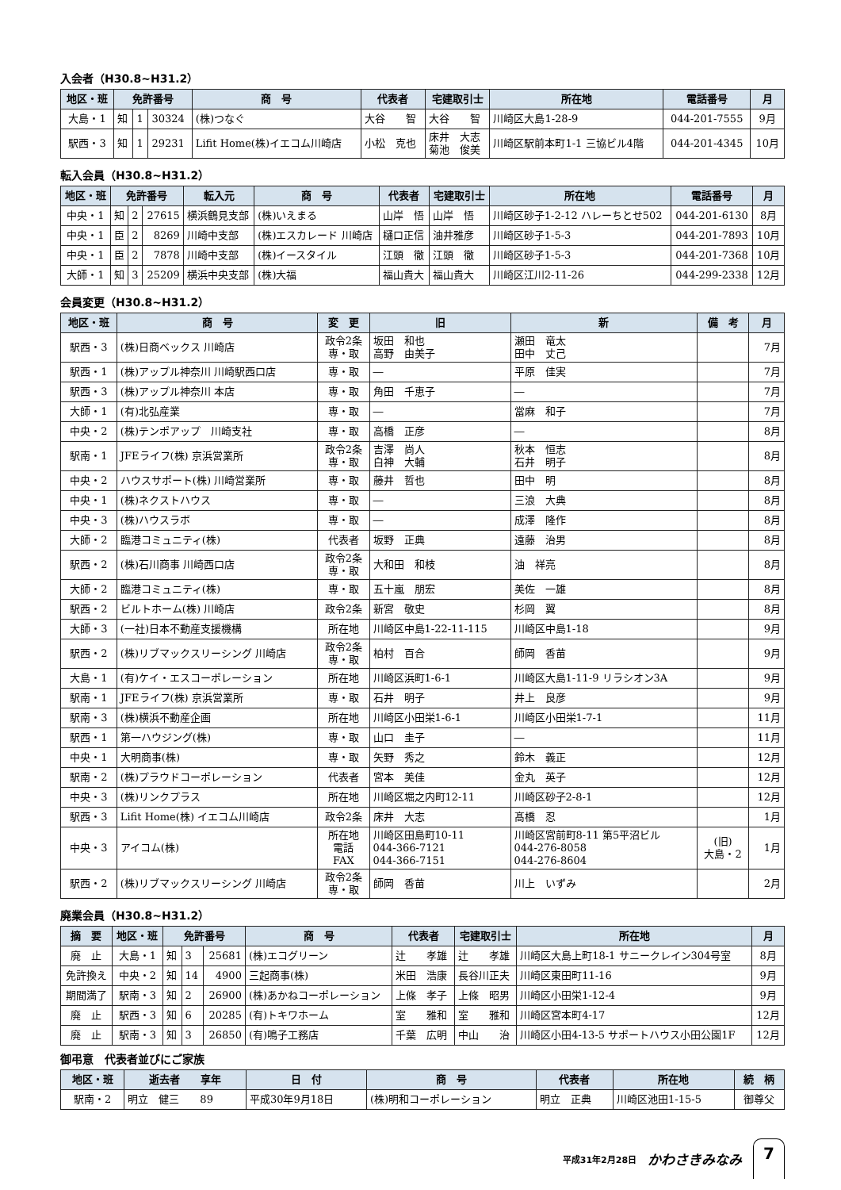入会者（H30.8~H31.2）
| 地区・班 | 免許番号 | | | 商 号 | 代表者 | 宅建取引士 | 所在地 | 電話番号 | 月 |
| --- | --- | --- | --- | --- | --- | --- | --- | --- | --- |
| 大島・1 | 知 | 1 | 30324 | (株)つなぐ | 大谷 智 | 大谷 智 | 川崎区大島1-28-9 | 044-201-7555 | 9月 |
| 駅西・3 | 知 | 1 | 29231 | Lifit Home(株)イエコム川崎店 | 小松 克也 | 床井 大志 菊池 俊美 | 川崎区駅前本町1-1 三協ビル4階 | 044-201-4345 | 10月 |
転入会員（H30.8~H31.2）
| 地区・班 | 免許番号 | | | 転入元 | 商 号 | 代表者 | 宅建取引士 | 所在地 | 電話番号 | 月 |
| --- | --- | --- | --- | --- | --- | --- | --- | --- | --- | --- |
| 中央・1 | 知 | 2 | 27615 | 横浜鶴見支部 | (株)いえまる | 山岸 悟 | 山岸 悟 | 川崎区砂子1-2-12 ハレーちとせ502 | 044-201-6130 | 8月 |
| 中央・1 | 臣 | 2 | 8269 | 川崎中支部 | (株)エスカレード 川崎店 | 樋口正信 | 油井雅彦 | 川崎区砂子1-5-3 | 044-201-7893 | 10月 |
| 中央・1 | 臣 | 2 | 7878 | 川崎中支部 | (株)イースタイル | 江頭 徹 | 江頭 徹 | 川崎区砂子1-5-3 | 044-201-7368 | 10月 |
| 大師・1 | 知 | 3 | 25209 | 横浜中央支部 | (株)大福 | 福山貴大 | 福山貴大 | 川崎区江川2-11-26 | 044-299-2338 | 12月 |
会員変更（H30.8~H31.2）
| 地区・班 | 商 号 | 変 更 | 旧 | 新 | 備 考 | 月 |
| --- | --- | --- | --- | --- | --- | --- |
| 駅西・3 | (株)日商ベックス 川崎店 | 政令2条 専・取 | 坂田 和也 高野 由美子 | 瀬田 竜太 田中 丈己 | | 7月 |
| 駅西・1 | (株)アップル神奈川 川崎駅西口店 | 専・取 | ― | 平原 佳実 | | 7月 |
| 駅西・3 | (株)アップル神奈川 本店 | 専・取 | 角田 千恵子 | ― | | 7月 |
| 大師・1 | (有)北弘産業 | 専・取 | ― | 當麻 和子 | | 7月 |
| 中央・2 | (株)テンポアップ 川崎支社 | 専・取 | 高橋 正彦 | ― | | 8月 |
| 駅南・1 | JFEライフ(株) 京浜営業所 | 政令2条 専・取 | 吉澤 尚人 白神 大輔 | 秋本 恒志 石井 明子 | | 8月 |
| 中央・2 | ハウスサポート(株) 川崎営業所 | 専・取 | 藤井 哲也 | 田中 明 | | 8月 |
| 中央・1 | (株)ネクストハウス | 専・取 | ― | 三浪 大典 | | 8月 |
| 中央・3 | (株)ハウスラボ | 専・取 | ― | 成澤 隆作 | | 8月 |
| 大師・2 | 臨港コミュニティ(株) | 代表者 | 坂野 正典 | 遠藤 治男 | | 8月 |
| 駅西・2 | (株)石川商事 川崎西口店 | 政令2条 専・取 | 大和田 和枝 | 油 祥亮 | | 8月 |
| 大師・2 | 臨港コミュニティ(株) | 専・取 | 五十嵐 朋宏 | 美佐 一雄 | | 8月 |
| 駅西・2 | ビルトホーム(株) 川崎店 | 政令2条 | 新宮 敬史 | 杉岡 翼 | | 8月 |
| 大師・3 | (一社)日本不動産支援機構 | 所在地 | 川崎区中島1-22-11-115 | 川崎区中島1-18 | | 9月 |
| 駅西・2 | (株)リブマックスリーシング 川崎店 | 政令2条 専・取 | 柏村 百合 | 師岡 香苗 | | 9月 |
| 大島・1 | (有)ケイ・エスコーポレーション | 所在地 | 川崎区浜町1-6-1 | 川崎区大島1-11-9 リラシオン3A | | 9月 |
| 駅南・1 | JFEライフ(株) 京浜営業所 | 専・取 | 石井 明子 | 井上 良彦 | | 9月 |
| 駅南・3 | (株)横浜不動産企画 | 所在地 | 川崎区小田栄1-6-1 | 川崎区小田栄1-7-1 | | 11月 |
| 駅西・1 | 第一ハウジング(株) | 専・取 | 山口 圭子 | ― | | 11月 |
| 中央・1 | 大明商事(株) | 専・取 | 矢野 秀之 | 鈴木 義正 | | 12月 |
| 駅南・2 | (株)プラウドコーポレーション | 代表者 | 宮本 美佳 | 金丸 英子 | | 12月 |
| 中央・3 | (株)リンクプラス | 所在地 | 川崎区堀之内町12-11 | 川崎区砂子2-8-1 | | 12月 |
| 駅西・3 | Lifit Home(株) イエコム川崎店 | 政令2条 | 床井 大志 | 髙橋 忍 | | 1月 |
| 中央・3 | アイコム(株) | 所在地 電話 FAX | 川崎区田島町10-11 044-366-7121 044-366-7151 | 川崎区宮前町8-11 第5平沼ビル 044-276-8058 044-276-8604 | (旧) 大島・2 | 1月 |
| 駅西・2 | (株)リブマックスリーシング 川崎店 | 政令2条 専・取 | 師岡 香苗 | 川上 いずみ | | 2月 |
廃業会員（H30.8~H31.2）
| 摘 要 | 地区・班 | 免許番号 | | | 商 号 | 代表者 | 宅建取引士 | 所在地 | 月 |
| --- | --- | --- | --- | --- | --- | --- | --- | --- | --- |
| 廃 止 | 大島・1 | 知 | 3 | 25681 | (株)エコグリーン | 辻 孝雄 | 辻 孝雄 | 川崎区大島上町18-1 サニークレイン304号室 | 8月 |
| 免許換え | 中央・2 | 知 | 14 | 4900 | 三起商事(株) | 米田 浩康 | 長谷川正夫 | 川崎区東田町11-16 | 9月 |
| 期間満了 | 駅南・3 | 知 | 2 | 26900 | (株)あかねコーポレーション | 上條 孝子 | 上條 昭男 | 川崎区小田栄1-12-4 | 9月 |
| 廃 止 | 駅西・3 | 知 | 6 | 20285 | (有)トキワホーム | 室 雅和 | 室 雅和 | 川崎区宮本町4-17 | 12月 |
| 廃 止 | 駅南・3 | 知 | 3 | 26850 | (有)鳴子工務店 | 千葉 広明 | 中山 治 | 川崎区小田4-13-5 サポートハウス小田公園1F | 12月 |
御弔意　代表者並びにご家族
| 地区・班 | 逝去者 享年 | 日 付 | 商 号 | 代表者 | 所在地 | 続 柄 |
| --- | --- | --- | --- | --- | --- | --- |
| 駅南・2 | 明立 健三 89 | 平成30年9月18日 | (株)明和コーポレーション | 明立 正典 | 川崎区池田1-15-5 | 御尊父 |
平成31年2月28日 かわさきみなみ 7